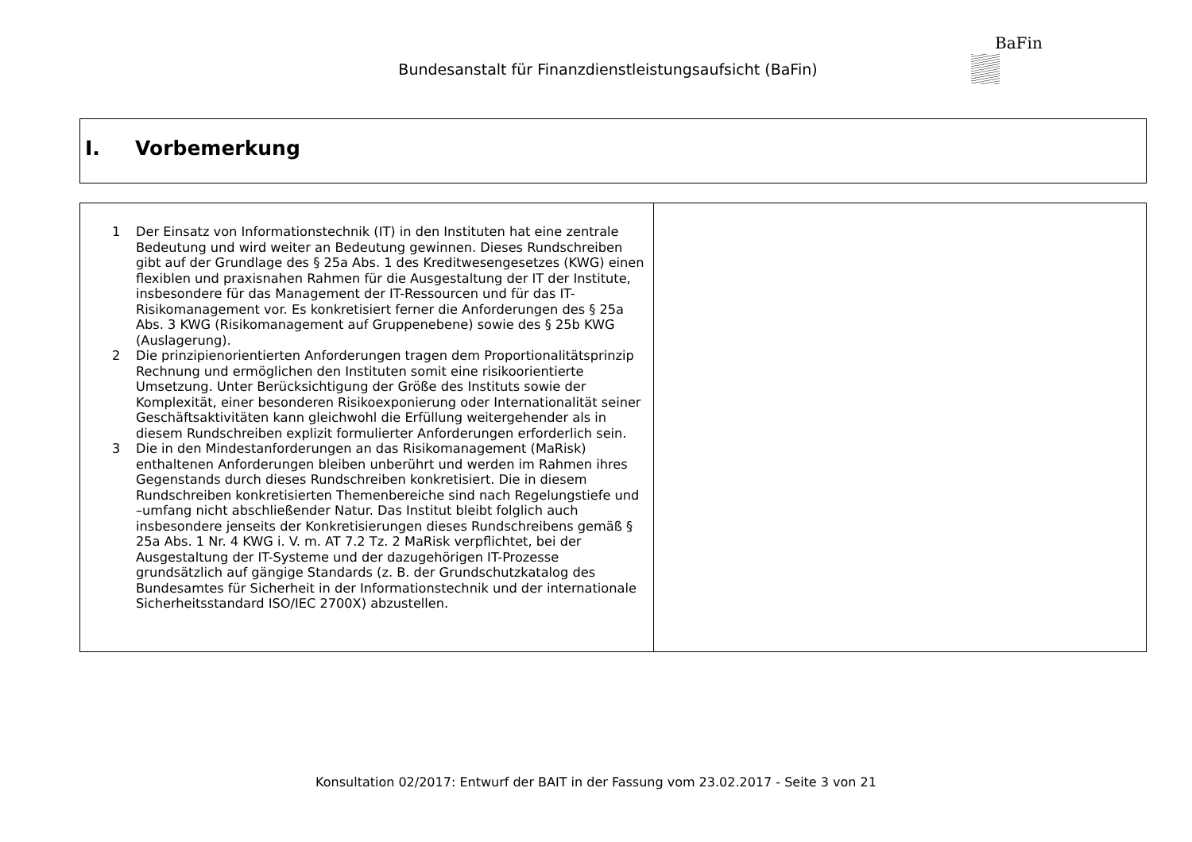Bundesanstalt für Finanzdienstleistungsaufsicht (BaFin)
BaFin
I. Vorbemerkung
| 1 Der Einsatz von Informationstechnik (IT) in den Instituten hat eine zentrale Bedeutung und wird weiter an Bedeutung gewinnen. Dieses Rundschreiben gibt auf der Grundlage des § 25a Abs. 1 des Kreditwesengesetzes (KWG) einen flexiblen und praxisnahen Rahmen für die Ausgestaltung der IT der Institute, insbesondere für das Management der IT-Ressourcen und für das IT-Risikomanagement vor. Es konkretisiert ferner die Anforderungen des § 25a Abs. 3 KWG (Risikomanagement auf Gruppenebene) sowie des § 25b KWG (Auslagerung). 2 Die prinzipienorientierten Anforderungen tragen dem Proportionalitätsprinzip Rechnung und ermöglichen den Instituten somit eine risikoorientierte Umsetzung. Unter Berücksichtigung der Größe des Instituts sowie der Komplexität, einer besonderen Risikoexponierung oder Internationalität seiner Geschäftsaktivitäten kann gleichwohl die Erfüllung weitergehender als in diesem Rundschreiben explizit formulierter Anforderungen erforderlich sein. 3 Die in den Mindestanforderungen an das Risikomanagement (MaRisk) enthaltenen Anforderungen bleiben unberührt und werden im Rahmen ihres Gegenstands durch dieses Rundschreiben konkretisiert. Die in diesem Rundschreiben konkretisierten Themenbereiche sind nach Regelungstiefe und –umfang nicht abschließender Natur. Das Institut bleibt folglich auch insbesondere jenseits der Konkretisierungen dieses Rundschreibens gemäß § 25a Abs. 1 Nr. 4 KWG i. V. m. AT 7.2 Tz. 2 MaRisk verpflichtet, bei der Ausgestaltung der IT-Systeme und der dazugehörigen IT-Prozesse grundsätzlich auf gängige Standards (z. B. der Grundschutzkatalog des Bundesamtes für Sicherheit in der Informationstechnik und der internationale Sicherheitsstandard ISO/IEC 2700X) abzustellen. | |
Konsultation 02/2017: Entwurf der BAIT in der Fassung vom 23.02.2017 - Seite 3 von 21